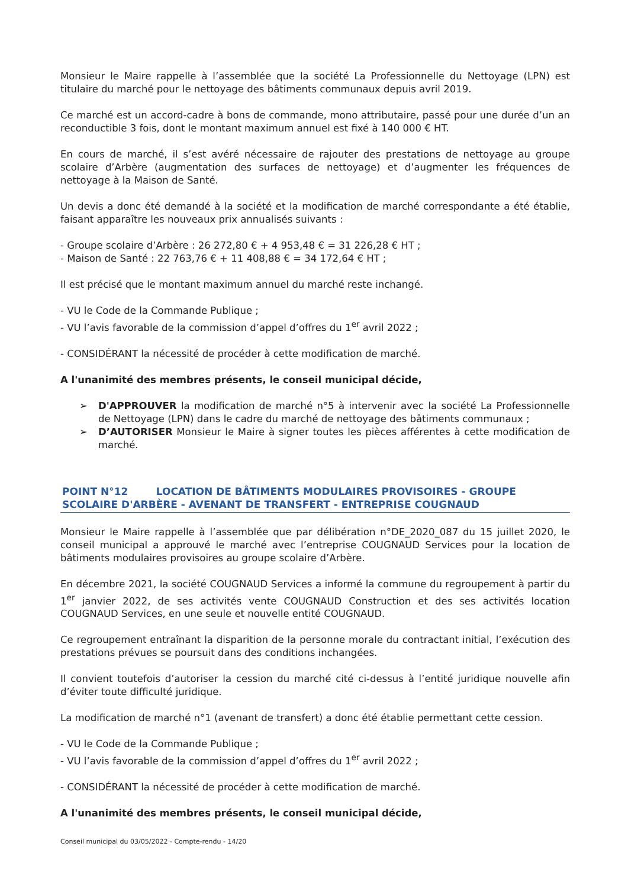Monsieur le Maire rappelle à l’assemblée que la société La Professionnelle du Nettoyage (LPN) est titulaire du marché pour le nettoyage des bâtiments communaux depuis avril 2019.
Ce marché est un accord-cadre à bons de commande, mono attributaire, passé pour une durée d’un an reconductible 3 fois, dont le montant maximum annuel est fixé à 140 000 € HT.
En cours de marché, il s’est avéré nécessaire de rajouter des prestations de nettoyage au groupe scolaire d’Arbère (augmentation des surfaces de nettoyage) et d’augmenter les fréquences de nettoyage à la Maison de Santé.
Un devis a donc été demandé à la société et la modification de marché correspondante a été établie, faisant apparaître les nouveaux prix annualisés suivants :
- Groupe scolaire d’Arbère : 26 272,80 € + 4 953,48 € = 31 226,28 € HT ;
- Maison de Santé : 22 763,76 € + 11 408,88 € = 34 172,64 € HT ;
Il est précisé que le montant maximum annuel du marché reste inchangé.
- VU le Code de la Commande Publique ;
- VU l’avis favorable de la commission d’appel d’offres du 1<sup>er</sup> avril 2022 ;
- CONSIDÉRANT la nécessité de procéder à cette modification de marché.
A l'unanimité des membres présents, le conseil municipal décide,
➢ D'APPROUVER la modification de marché n°5 à intervenir avec la société La Professionnelle de Nettoyage (LPN) dans le cadre du marché de nettoyage des bâtiments communaux ;
➢ D’AUTORISER Monsieur le Maire à signer toutes les pièces afférentes à cette modification de marché.
POINT N°12 LOCATION DE BÂTIMENTS MODULAIRES PROVISOIRES - GROUPE SCOLAIRE D'ARBÈRE - AVENANT DE TRANSFERT - ENTREPRISE COUGNAUD
Monsieur le Maire rappelle à l’assemblée que par délibération n°DE_2020_087 du 15 juillet 2020, le conseil municipal a approuvé le marché avec l’entreprise COUGNAUD Services pour la location de bâtiments modulaires provisoires au groupe scolaire d’Arbère.
En décembre 2021, la société COUGNAUD Services a informé la commune du regroupement à partir du 1<sup>er</sup> janvier 2022, de ses activités vente COUGNAUD Construction et des ses activités location COUGNAUD Services, en une seule et nouvelle entité COUGNAUD.
Ce regroupement entraînant la disparition de la personne morale du contractant initial, l’exécution des prestations prévues se poursuit dans des conditions inchangées.
Il convient toutefois d’autoriser la cession du marché cité ci-dessus à l’entité juridique nouvelle afin d’éviter toute difficulté juridique.
La modification de marché n°1 (avenant de transfert) a donc été établie permettant cette cession.
- VU le Code de la Commande Publique ;
- VU l’avis favorable de la commission d’appel d’offres du 1<sup>er</sup> avril 2022 ;
- CONSIDÉRANT la nécessité de procéder à cette modification de marché.
A l'unanimité des membres présents, le conseil municipal décide,
Conseil municipal du 03/05/2022 - Compte-rendu - 14/20